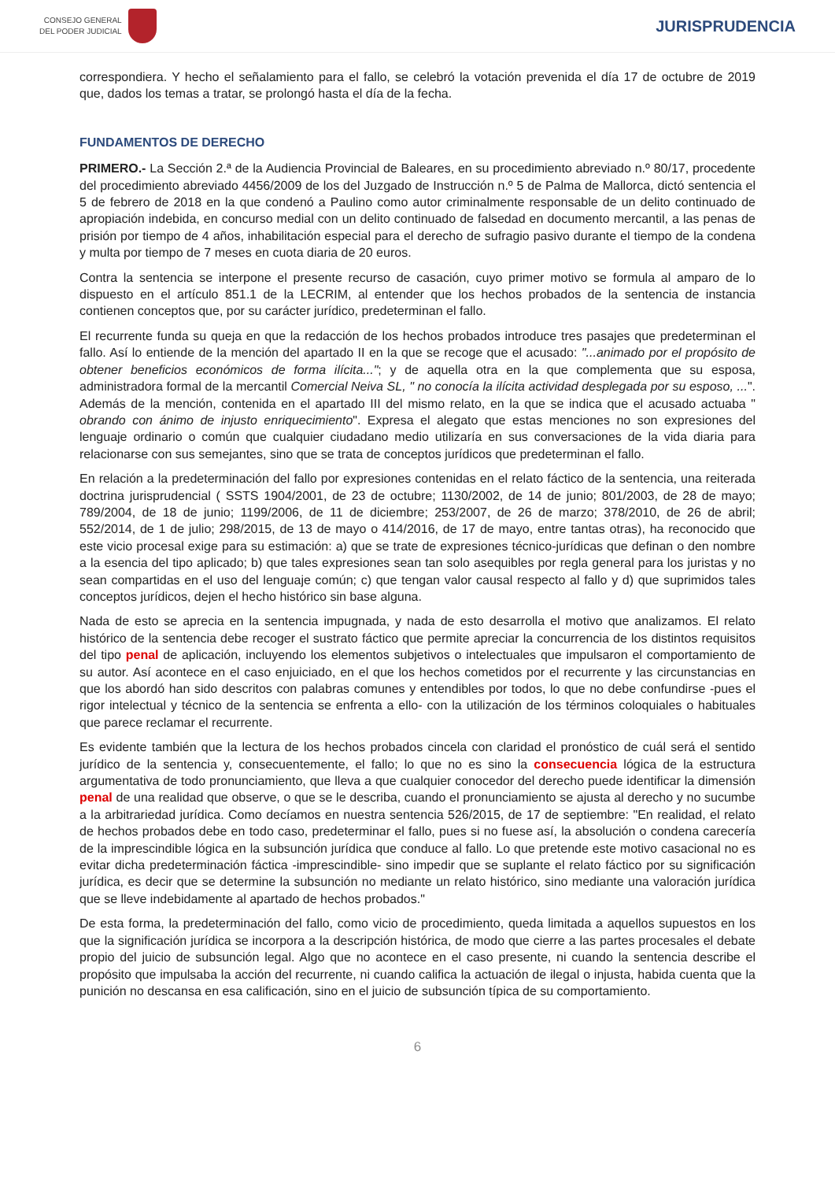CONSEJO GENERAL
DEL PODER JUDICIAL
JURISPRUDENCIA
correspondiera. Y hecho el señalamiento para el fallo, se celebró la votación prevenida el día 17 de octubre de 2019 que, dados los temas a tratar, se prolongó hasta el día de la fecha.
FUNDAMENTOS DE DERECHO
PRIMERO.- La Sección 2.ª de la Audiencia Provincial de Baleares, en su procedimiento abreviado n.º 80/17, procedente del procedimiento abreviado 4456/2009 de los del Juzgado de Instrucción n.º 5 de Palma de Mallorca, dictó sentencia el 5 de febrero de 2018 en la que condenó a Paulino como autor criminalmente responsable de un delito continuado de apropiación indebida, en concurso medial con un delito continuado de falsedad en documento mercantil, a las penas de prisión por tiempo de 4 años, inhabilitación especial para el derecho de sufragio pasivo durante el tiempo de la condena y multa por tiempo de 7 meses en cuota diaria de 20 euros.
Contra la sentencia se interpone el presente recurso de casación, cuyo primer motivo se formula al amparo de lo dispuesto en el artículo 851.1 de la LECRIM, al entender que los hechos probados de la sentencia de instancia contienen conceptos que, por su carácter jurídico, predeterminan el fallo.
El recurrente funda su queja en que la redacción de los hechos probados introduce tres pasajes que predeterminan el fallo. Así lo entiende de la mención del apartado II en la que se recoge que el acusado: "...animado por el propósito de obtener beneficios económicos de forma ilícita..."; y de aquella otra en la que complementa que su esposa, administradora formal de la mercantil Comercial Neiva SL, " no conocía la ilícita actividad desplegada por su esposo, ...". Además de la mención, contenida en el apartado III del mismo relato, en la que se indica que el acusado actuaba " obrando con ánimo de injusto enriquecimiento". Expresa el alegato que estas menciones no son expresiones del lenguaje ordinario o común que cualquier ciudadano medio utilizaría en sus conversaciones de la vida diaria para relacionarse con sus semejantes, sino que se trata de conceptos jurídicos que predeterminan el fallo.
En relación a la predeterminación del fallo por expresiones contenidas en el relato fáctico de la sentencia, una reiterada doctrina jurisprudencial ( SSTS 1904/2001, de 23 de octubre; 1130/2002, de 14 de junio; 801/2003, de 28 de mayo; 789/2004, de 18 de junio; 1199/2006, de 11 de diciembre; 253/2007, de 26 de marzo; 378/2010, de 26 de abril; 552/2014, de 1 de julio; 298/2015, de 13 de mayo o 414/2016, de 17 de mayo, entre tantas otras), ha reconocido que este vicio procesal exige para su estimación: a) que se trate de expresiones técnico-jurídicas que definan o den nombre a la esencia del tipo aplicado; b) que tales expresiones sean tan solo asequibles por regla general para los juristas y no sean compartidas en el uso del lenguaje común; c) que tengan valor causal respecto al fallo y d) que suprimidos tales conceptos jurídicos, dejen el hecho histórico sin base alguna.
Nada de esto se aprecia en la sentencia impugnada, y nada de esto desarrolla el motivo que analizamos. El relato histórico de la sentencia debe recoger el sustrato fáctico que permite apreciar la concurrencia de los distintos requisitos del tipo penal de aplicación, incluyendo los elementos subjetivos o intelectuales que impulsaron el comportamiento de su autor. Así acontece en el caso enjuiciado, en el que los hechos cometidos por el recurrente y las circunstancias en que los abordó han sido descritos con palabras comunes y entendibles por todos, lo que no debe confundirse -pues el rigor intelectual y técnico de la sentencia se enfrenta a ello- con la utilización de los términos coloquiales o habituales que parece reclamar el recurrente.
Es evidente también que la lectura de los hechos probados cincela con claridad el pronóstico de cuál será el sentido jurídico de la sentencia y, consecuentemente, el fallo; lo que no es sino la consecuencia lógica de la estructura argumentativa de todo pronunciamiento, que lleva a que cualquier conocedor del derecho puede identificar la dimensión penal de una realidad que observe, o que se le describa, cuando el pronunciamiento se ajusta al derecho y no sucumbe a la arbitrariedad jurídica. Como decíamos en nuestra sentencia 526/2015, de 17 de septiembre: "En realidad, el relato de hechos probados debe en todo caso, predeterminar el fallo, pues si no fuese así, la absolución o condena carecería de la imprescindible lógica en la subsunción jurídica que conduce al fallo. Lo que pretende este motivo casacional no es evitar dicha predeterminación fáctica -imprescindible- sino impedir que se suplante el relato fáctico por su significación jurídica, es decir que se determine la subsunción no mediante un relato histórico, sino mediante una valoración jurídica que se lleve indebidamente al apartado de hechos probados."
De esta forma, la predeterminación del fallo, como vicio de procedimiento, queda limitada a aquellos supuestos en los que la significación jurídica se incorpora a la descripción histórica, de modo que cierre a las partes procesales el debate propio del juicio de subsunción legal. Algo que no acontece en el caso presente, ni cuando la sentencia describe el propósito que impulsaba la acción del recurrente, ni cuando califica la actuación de ilegal o injusta, habida cuenta que la punición no descansa en esa calificación, sino en el juicio de subsunción típica de su comportamiento.
6